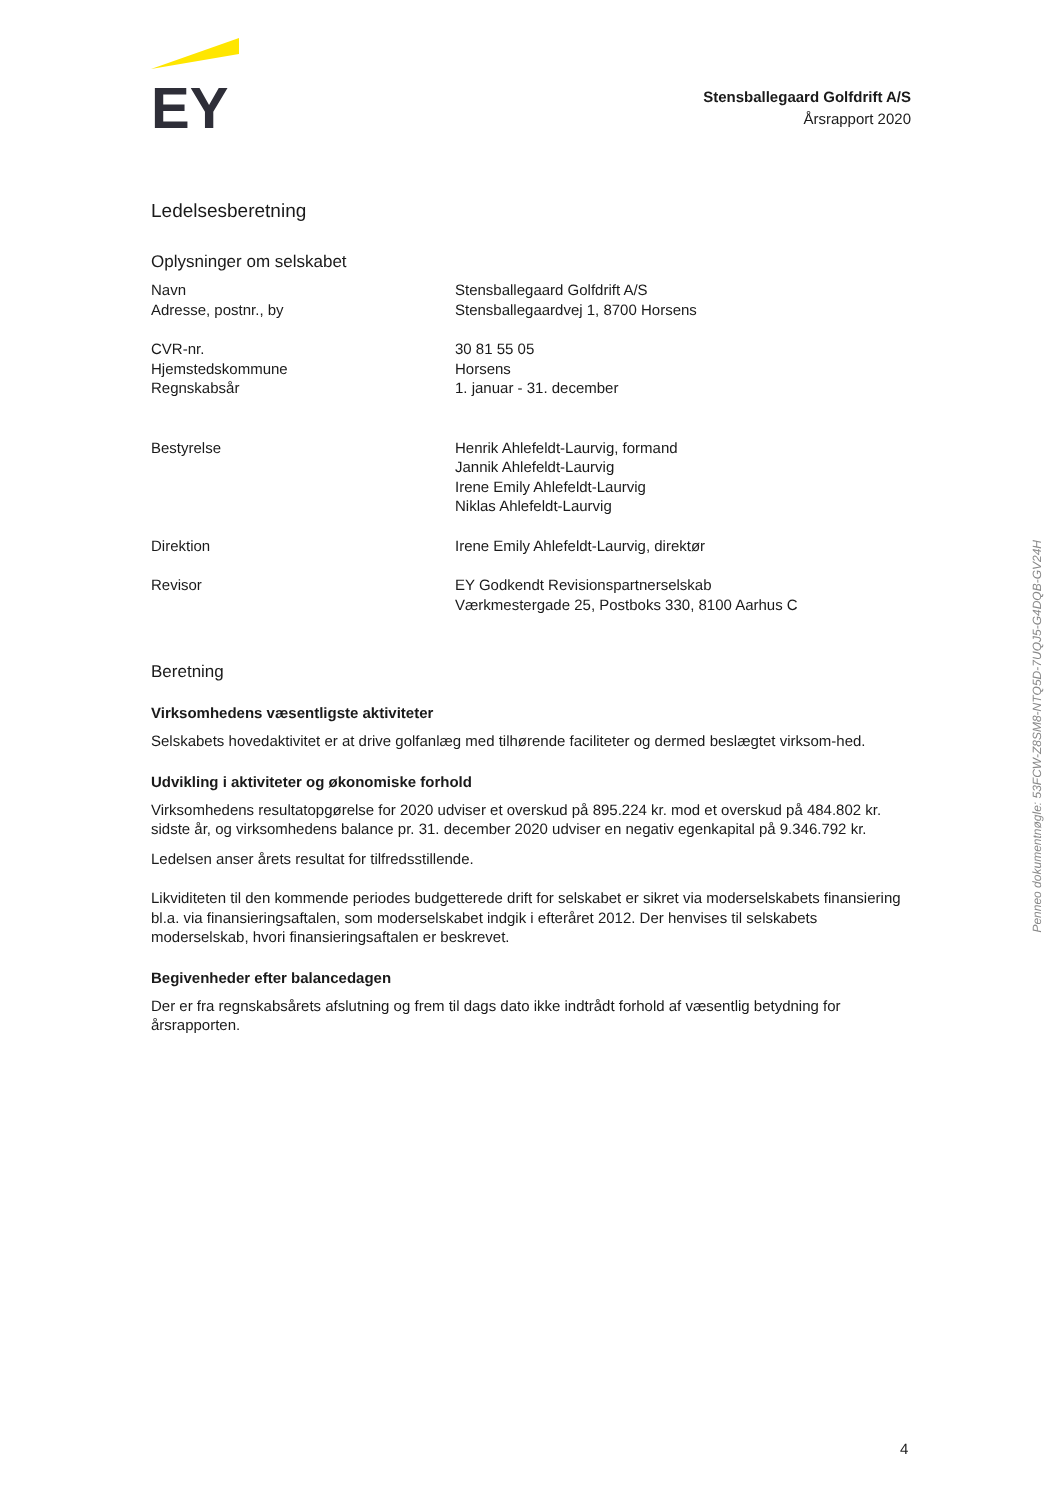EY
Stensballegaard Golfdrift A/S
Årsrapport 2020
Ledelsesberetning
Oplysninger om selskabet
| Navn | Stensballegaard Golfdrift A/S |
| Adresse, postnr., by | Stensballegaardvej 1, 8700 Horsens |
| CVR-nr. | 30 81 55 05 |
| Hjemstedskommune | Horsens |
| Regnskabsår | 1. januar - 31. december |
| Bestyrelse | Henrik Ahlefeldt-Laurvig, formand Jannik Ahlefeldt-Laurvig Irene Emily Ahlefeldt-Laurvig Niklas Ahlefeldt-Laurvig |
| Direktion | Irene Emily Ahlefeldt-Laurvig, direktør |
| Revisor | EY Godkendt Revisionspartnerselskab Værkmestergade 25, Postboks 330, 8100 Aarhus C |
Beretning
Virksomhedens væsentligste aktiviteter
Selskabets hovedaktivitet er at drive golfanlæg med tilhørende faciliteter og dermed beslægtet virksom-hed.
Udvikling i aktiviteter og økonomiske forhold
Virksomhedens resultatopgørelse for 2020 udviser et overskud på 895.224 kr. mod et overskud på 484.802 kr. sidste år, og virksomhedens balance pr. 31. december 2020 udviser en negativ egenkapital på 9.346.792 kr.
Ledelsen anser årets resultat for tilfredsstillende.
Likviditeten til den kommende periodes budgetterede drift for selskabet er sikret via moderselskabets finansiering bl.a. via finansieringsaftalen, som moderselskabet indgik i efteråret 2012. Der henvises til selskabets moderselskab, hvori finansieringsaftalen er beskrevet.
Begivenheder efter balancedagen
Der er fra regnskabsårets afslutning og frem til dags dato ikke indtrådt forhold af væsentlig betydning for årsrapporten.
Penneo dokumentnøgle: 53FCW-Z8SM8-NTQ5D-7UQJ5-G4DQB-GV24H
4